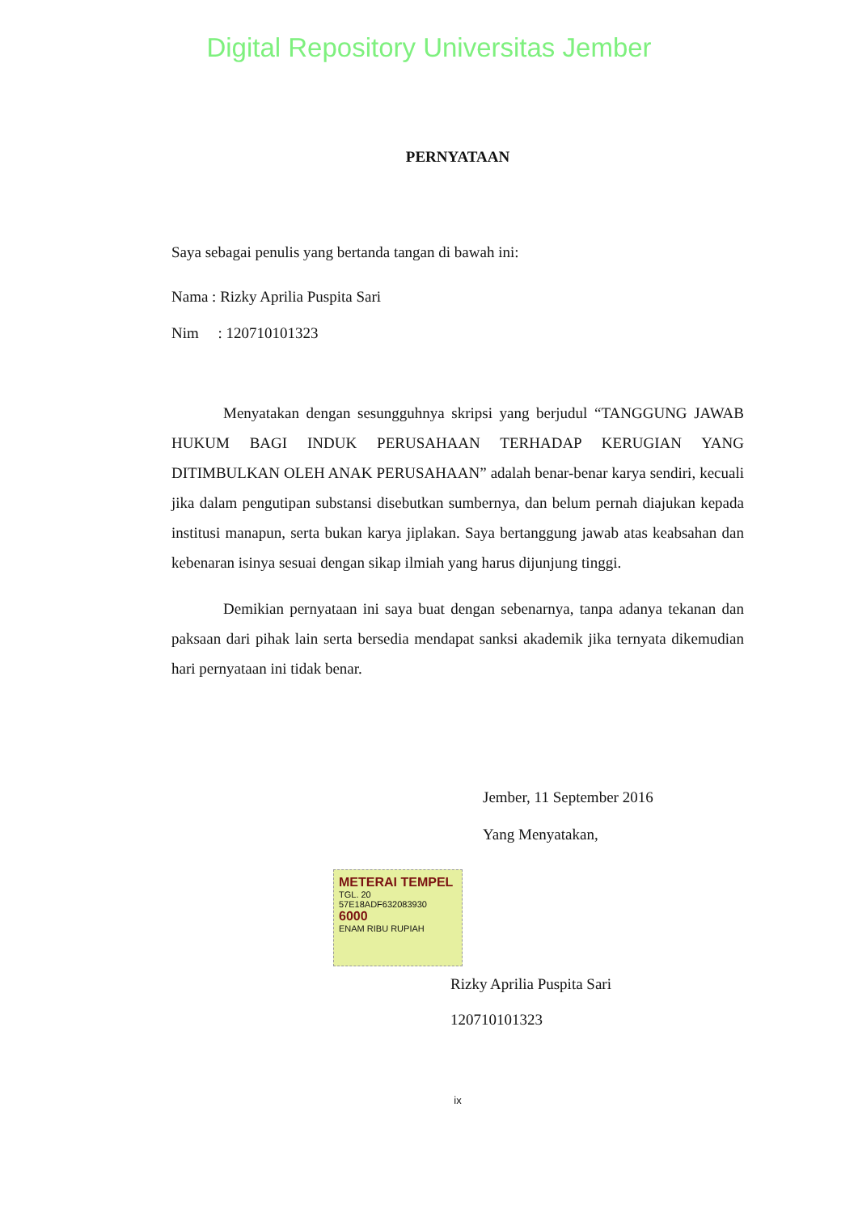Digital Repository Universitas Jember
PERNYATAAN
Saya sebagai penulis yang bertanda tangan di bawah ini:
Nama : Rizky Aprilia Puspita Sari
Nim : 120710101323
Menyatakan dengan sesungguhnya skripsi yang berjudul “TANGGUNG JAWAB HUKUM BAGI INDUK PERUSAHAAN TERHADAP KERUGIAN YANG DITIMBULKAN OLEH ANAK PERUSAHAAN” adalah benar-benar karya sendiri, kecuali jika dalam pengutipan substansi disebutkan sumbernya, dan belum pernah diajukan kepada institusi manapun, serta bukan karya jiplakan. Saya bertanggung jawab atas keabsahan dan kebenaran isinya sesuai dengan sikap ilmiah yang harus dijunjung tinggi.
Demikian pernyataan ini saya buat dengan sebenarnya, tanpa adanya tekanan dan paksaan dari pihak lain serta bersedia mendapat sanksi akademik jika ternyata dikemudian hari pernyataan ini tidak benar.
Jember, 11 September 2016
Yang Menyatakan,
METERAI TEMPEL
TGL. 20
57E18ADF632083930
6000
ENAM RIBU RUPIAH
Rizky Aprilia Puspita Sari
120710101323
ix